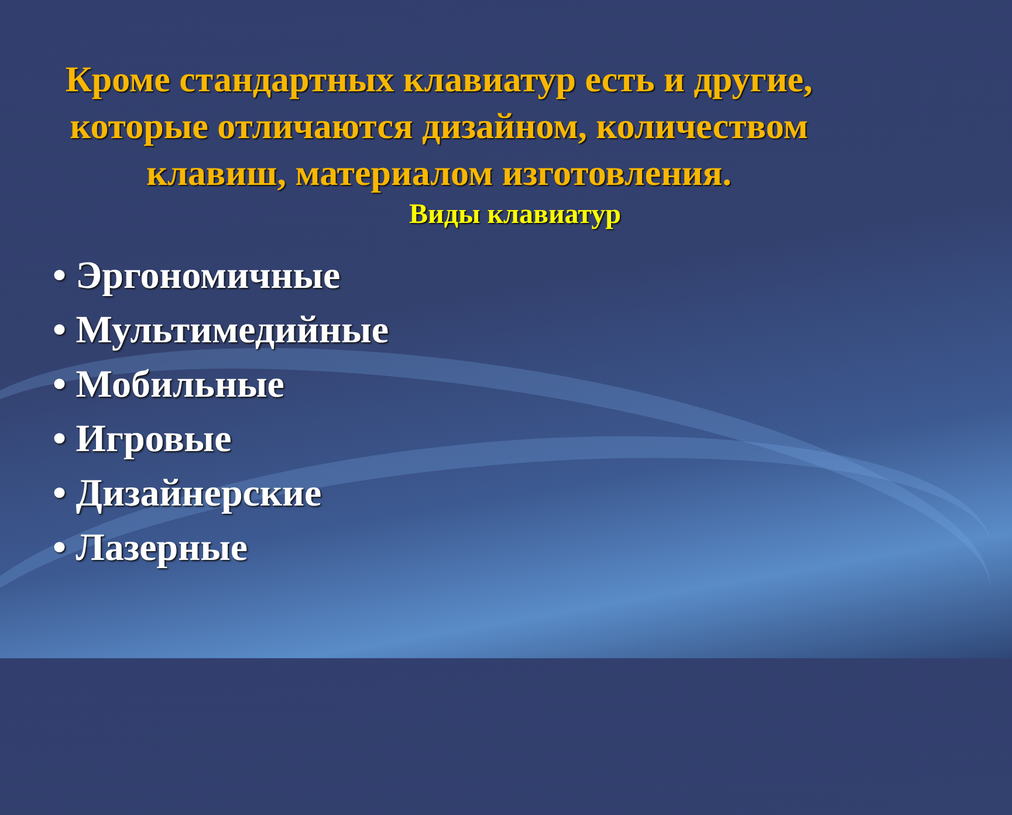Кроме стандартных клавиатур есть и другие,
которые отличаются дизайном, количеством
клавиш, материалом изготовления.
Виды клавиатур
• Эргономичные
• Мультимедийные
• Мобильные
• Игровые
• Дизайнерские
• Лазерные